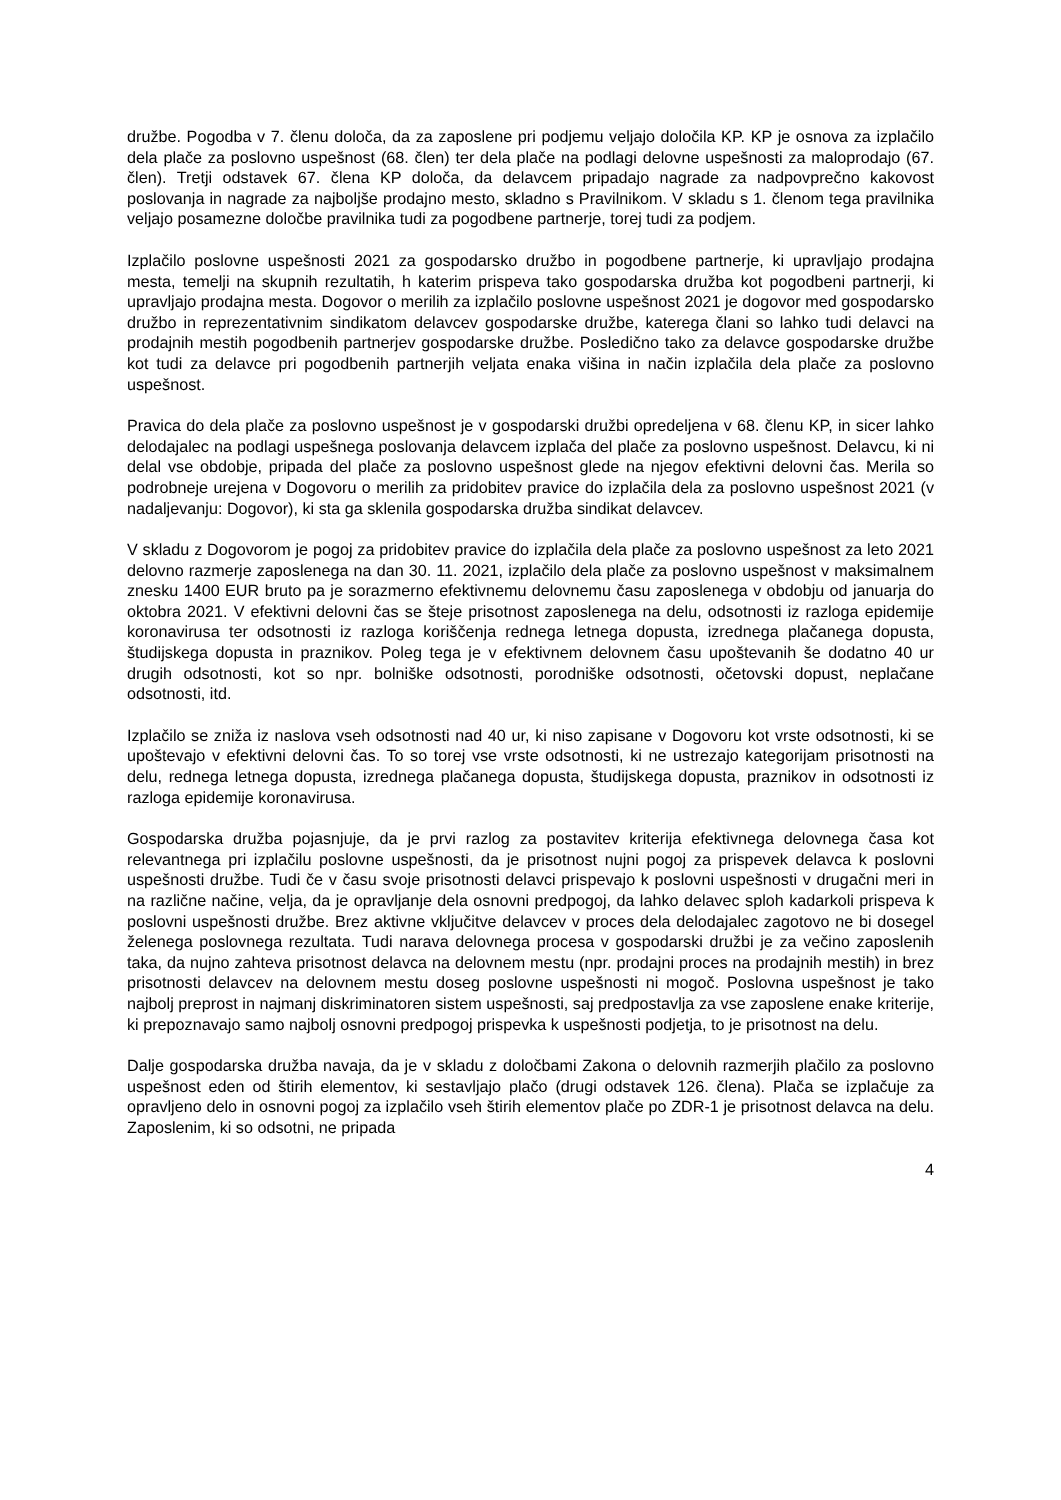družbe. Pogodba v 7. členu določa, da za zaposlene pri podjemu veljajo določila KP. KP je osnova za izplačilo dela plače za poslovno uspešnost (68. člen) ter dela plače na podlagi delovne uspešnosti za maloprodajo (67. člen). Tretji odstavek 67. člena KP določa, da delavcem pripadajo nagrade za nadpovprečno kakovost poslovanja in nagrade za najboljše prodajno mesto, skladno s Pravilnikom. V skladu s 1. členom tega pravilnika veljajo posamezne določbe pravilnika tudi za pogodbene partnerje, torej tudi za podjem.
Izplačilo poslovne uspešnosti 2021 za gospodarsko družbo in pogodbene partnerje, ki upravljajo prodajna mesta, temelji na skupnih rezultatih, h katerim prispeva tako gospodarska družba kot pogodbeni partnerji, ki upravljajo prodajna mesta. Dogovor o merilih za izplačilo poslovne uspešnost 2021 je dogovor med gospodarsko družbo in reprezentativnim sindikatom delavcev gospodarske družbe, katerega člani so lahko tudi delavci na prodajnih mestih pogodbenih partnerjev gospodarske družbe. Posledično tako za delavce gospodarske družbe kot tudi za delavce pri pogodbenih partnerjih veljata enaka višina in način izplačila dela plače za poslovno uspešnost.
Pravica do dela plače za poslovno uspešnost je v gospodarski družbi opredeljena v 68. členu KP, in sicer lahko delodajalec na podlagi uspešnega poslovanja delavcem izplača del plače za poslovno uspešnost. Delavcu, ki ni delal vse obdobje, pripada del plače za poslovno uspešnost glede na njegov efektivni delovni čas. Merila so podrobneje urejena v Dogovoru o merilih za pridobitev pravice do izplačila dela za poslovno uspešnost 2021 (v nadaljevanju: Dogovor), ki sta ga sklenila gospodarska družba sindikat delavcev.
V skladu z Dogovorom je pogoj za pridobitev pravice do izplačila dela plače za poslovno uspešnost za leto 2021 delovno razmerje zaposlenega na dan 30. 11. 2021, izplačilo dela plače za poslovno uspešnost v maksimalnem znesku 1400 EUR bruto pa je sorazmerno efektivnemu delovnemu času zaposlenega v obdobju od januarja do oktobra 2021. V efektivni delovni čas se šteje prisotnost zaposlenega na delu, odsotnosti iz razloga epidemije koronavirusa ter odsotnosti iz razloga koriščenja rednega letnega dopusta, izrednega plačanega dopusta, študijskega dopusta in praznikov. Poleg tega je v efektivnem delovnem času upoštevanih še dodatno 40 ur drugih odsotnosti, kot so npr. bolniške odsotnosti, porodniške odsotnosti, očetovski dopust, neplačane odsotnosti, itd.
Izplačilo se zniža iz naslova vseh odsotnosti nad 40 ur, ki niso zapisane v Dogovoru kot vrste odsotnosti, ki se upoštevajo v efektivni delovni čas. To so torej vse vrste odsotnosti, ki ne ustrezajo kategorijam prisotnosti na delu, rednega letnega dopusta, izrednega plačanega dopusta, študijskega dopusta, praznikov in odsotnosti iz razloga epidemije koronavirusa.
Gospodarska družba pojasnjuje, da je prvi razlog za postavitev kriterija efektivnega delovnega časa kot relevantnega pri izplačilu poslovne uspešnosti, da je prisotnost nujni pogoj za prispevek delavca k poslovni uspešnosti družbe. Tudi če v času svoje prisotnosti delavci prispevajo k poslovni uspešnosti v drugačni meri in na različne načine, velja, da je opravljanje dela osnovni predpogoj, da lahko delavec sploh kadarkoli prispeva k poslovni uspešnosti družbe. Brez aktivne vključitve delavcev v proces dela delodajalec zagotovo ne bi dosegel želenega poslovnega rezultata. Tudi narava delovnega procesa v gospodarski družbi je za večino zaposlenih taka, da nujno zahteva prisotnost delavca na delovnem mestu (npr. prodajni proces na prodajnih mestih) in brez prisotnosti delavcev na delovnem mestu doseg poslovne uspešnosti ni mogoč. Poslovna uspešnost je tako najbolj preprost in najmanj diskriminatoren sistem uspešnosti, saj predpostavlja za vse zaposlene enake kriterije, ki prepoznavajo samo najbolj osnovni predpogoj prispevka k uspešnosti podjetja, to je prisotnost na delu.
Dalje gospodarska družba navaja, da je v skladu z določbami Zakona o delovnih razmerjih plačilo za poslovno uspešnost eden od štirih elementov, ki sestavljajo plačo (drugi odstavek 126. člena). Plača se izplačuje za opravljeno delo in osnovni pogoj za izplačilo vseh štirih elementov plače po ZDR-1 je prisotnost delavca na delu. Zaposlenim, ki so odsotni, ne pripada
4